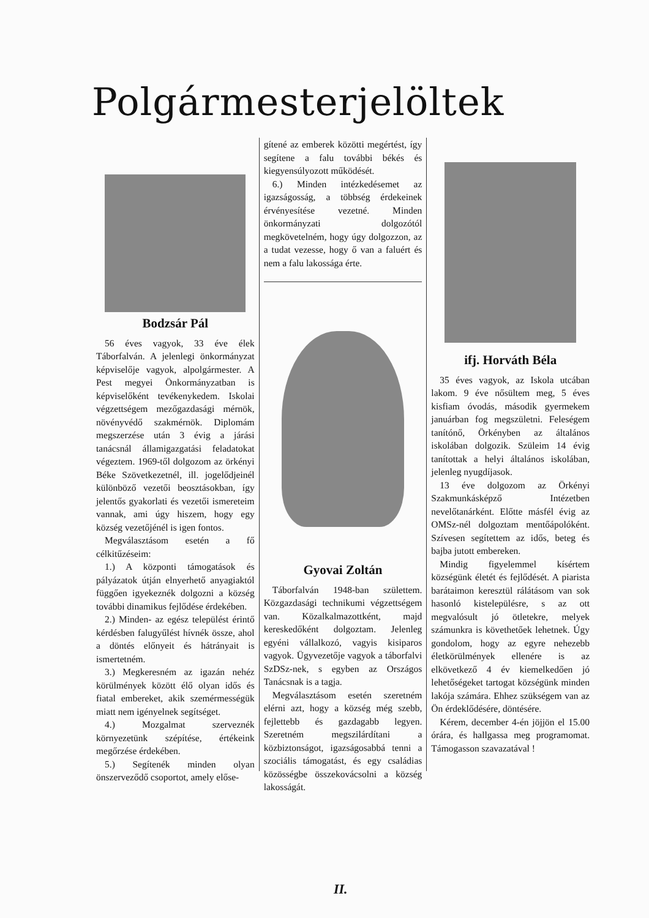Polgármesterjelöltek
Bodzsár Pál
56 éves vagyok, 33 éve élek Táborfalván. A jelenlegi önkormányzat képviselője vagyok, alpolgármester. A Pest megyei Önkormányzatban is képviselőként tevékenykedem. Iskolai végzettségem mezőgazdasági mérnök, növényvédő szakmérnök. Diplomám megszerzése után 3 évig a járási tanácsnál államigazgatási feladatokat végeztem. 1969-től dolgozom az örkényi Béke Szövetkezetnél, ill. jogelődjeinél különböző vezetői beosztásokban, így jelentős gyakorlati és vezetői ismereteim vannak, ami úgy hiszem, hogy egy község vezetőjénél is igen fontos.
Megválasztásom esetén a fő célkitűzéseim:
1.) A központi támogatások és pályázatok útján elnyerhető anyagiaktól függően igyekeznék dolgozni a község további dinamikus fejlődése érdekében.
2.) Minden- az egész települést érintő kérdésben falugyűlést hívnék össze, ahol a döntés előnyeit és hátrányait is ismertetném.
3.) Megkeresném az igazán nehéz körülmények között élő olyan idős és fiatal embereket, akik szemérmességük miatt nem igényelnek segítséget.
4.) Mozgalmat szerveznék környezetünk szépítése, értékeink megőrzése érdekében.
5.) Segítenék minden olyan önszerveződő csoportot, amely előse-
gítené az emberek közötti megértést, így segítene a falu további békés és kiegyensúlyozott működését.
6.) Minden intézkedésemet az igazságosság, a többség érdekeinek érvényesítése vezetné. Minden önkormányzati dolgozótól megkövetelném, hogy úgy dolgozzon, az a tudat vezesse, hogy ő van a faluért és nem a falu lakossága érte.
Gyovai Zoltán
Táborfalván 1948-ban születtem. Közgazdasági technikumi végzettségem van. Közalkalmazottként, majd kereskedőként dolgoztam. Jelenleg egyéni vállalkozó, vagyis kisiparos vagyok. Ügyvezetője vagyok a táborfalvi SzDSz-nek, s egyben az Országos Tanácsnak is a tagja.
Megválasztásom esetén szeretném elérni azt, hogy a község még szebb, fejlettebb és gazdagabb legyen. Szeretném megszilárdítani a közbiztonságot, igazságosabbá tenni a szociális támogatást, és egy családias közösségbe összekovácsolni a község lakosságát.
ifj. Horváth Béla
35 éves vagyok, az Iskola utcában lakom. 9 éve nősültem meg, 5 éves kisfiam óvodás, második gyermekem januárban fog megszületni. Feleségem tanítónő, Örkényben az általános iskolában dolgozik. Szüleim 14 évig tanítottak a helyi általános iskolában, jelenleg nyugdíjasok.
13 éve dolgozom az Örkényi Szakmunkásképző Intézetben nevelőtanárként. Előtte másfél évig az OMSz-nél dolgoztam mentőápolóként. Szívesen segítettem az idős, beteg és bajba jutott embereken.
Mindig figyelemmel kísértem községünk életét és fejlődését. A piarista barátaimon keresztül rálátásom van sok hasonló kistelepülésre, s az ott megvalósult jó ötletekre, melyek számunkra is követhetőek lehetnek. Úgy gondolom, hogy az egyre nehezebb életkörülmények ellenére is az elkövetkező 4 év kiemelkedően jó lehetőségeket tartogat községünk minden lakója számára. Ehhez szükségem van az Ön érdeklődésére, döntésére.
Kérem, december 4-én jöjjön el 15.00 órára, és hallgassa meg programomat. Támogasson szavazatával !
II.